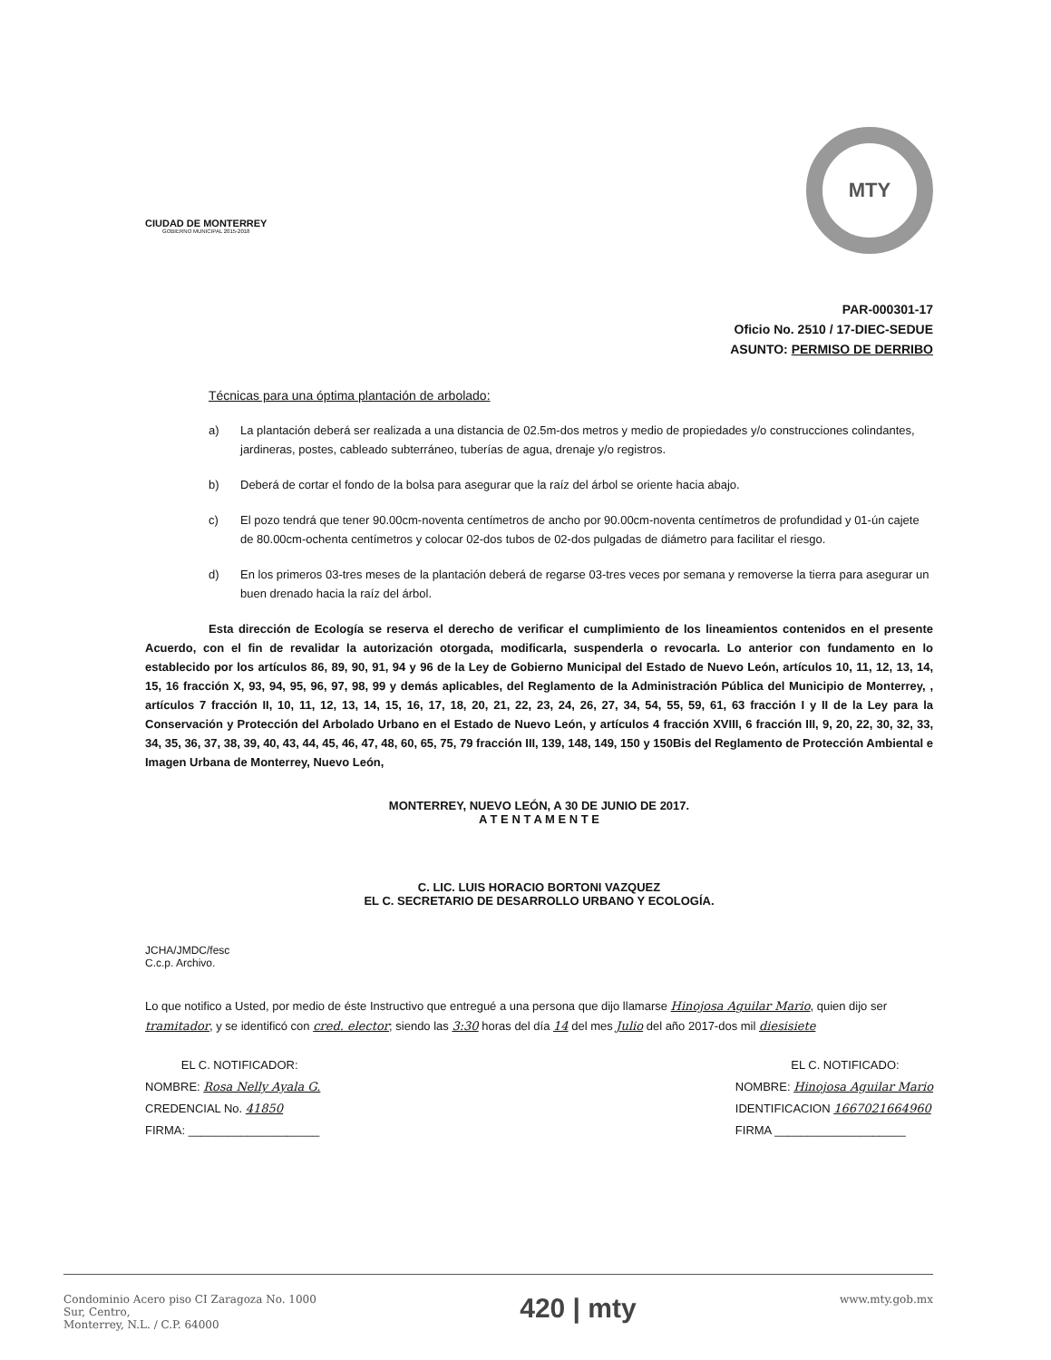CIUDAD DE MONTERREY
GOBIERNO MUNICIPAL 2015-2018
MTY
PAR-000301-17
Oficio No. 2510 / 17-DIEC-SEDUE
ASUNTO: PERMISO DE DERRIBO
Técnicas para una óptima plantación de arbolado:
a) La plantación deberá ser realizada a una distancia de 02.5m-dos metros y medio de propiedades y/o construcciones colindantes, jardineras, postes, cableado subterráneo, tuberías de agua, drenaje y/o registros.
b) Deberá de cortar el fondo de la bolsa para asegurar que la raíz del árbol se oriente hacia abajo.
c) El pozo tendrá que tener 90.00cm-noventa centímetros de ancho por 90.00cm-noventa centímetros de profundidad y 01-ún cajete de 80.00cm-ochenta centímetros y colocar 02-dos tubos de 02-dos pulgadas de diámetro para facilitar el riesgo.
d) En los primeros 03-tres meses de la plantación deberá de regarse 03-tres veces por semana y removerse la tierra para asegurar un buen drenado hacia la raíz del árbol.
Esta dirección de Ecología se reserva el derecho de verificar el cumplimiento de los lineamientos contenidos en el presente Acuerdo, con el fin de revalidar la autorización otorgada, modificarla, suspenderla o revocarla. Lo anterior con fundamento en lo establecido por los artículos 86, 89, 90, 91, 94 y 96 de la Ley de Gobierno Municipal del Estado de Nuevo León, artículos 10, 11, 12, 13, 14, 15, 16 fracción X, 93, 94, 95, 96, 97, 98, 99 y demás aplicables, del Reglamento de la Administración Pública del Municipio de Monterrey, , artículos 7 fracción II, 10, 11, 12, 13, 14, 15, 16, 17, 18, 20, 21, 22, 23, 24, 26, 27, 34, 54, 55, 59, 61, 63 fracción I y II de la Ley para la Conservación y Protección del Arbolado Urbano en el Estado de Nuevo León, y artículos 4 fracción XVIII, 6 fracción III, 9, 20, 22, 30, 32, 33, 34, 35, 36, 37, 38, 39, 40, 43, 44, 45, 46, 47, 48, 60, 65, 75, 79 fracción III, 139, 148, 149, 150 y 150Bis del Reglamento de Protección Ambiental e Imagen Urbana de Monterrey, Nuevo León,
MONTERREY, NUEVO LEÓN, A 30 DE JUNIO DE 2017.
A T E N T A M E N T E
C. LIC. LUIS HORACIO BORTONI VAZQUEZ
EL C. SECRETARIO DE DESARROLLO URBANO Y ECOLOGÍA.
JCHA/JMDC/fesc
C.c.p. Archivo.
Lo que notifico a Usted, por medio de éste Instructivo que entregué a una persona que dijo llamarse Hinojosa Aguilar Mario, quien dijo ser tramitador, y se identificó con cred. elector; siendo las 3:30 horas del día 14 del mes Julio del año 2017-dos mil diesisiete
EL C. NOTIFICADOR:
NOMBRE: Rosa Nelly Ayala G.
CREDENCIAL No. 41850
FIRMA: ____________________
EL C. NOTIFICADO:
NOMBRE: Hinojosa Aguilar Mario
IDENTIFICACION 1667021664960
FIRMA ____________________
Condominio Acero piso CI Zaragoza No. 1000
Sur, Centro,
Monterrey, N.L. / C.P. 64000
420 | mty
www.mty.gob.mx